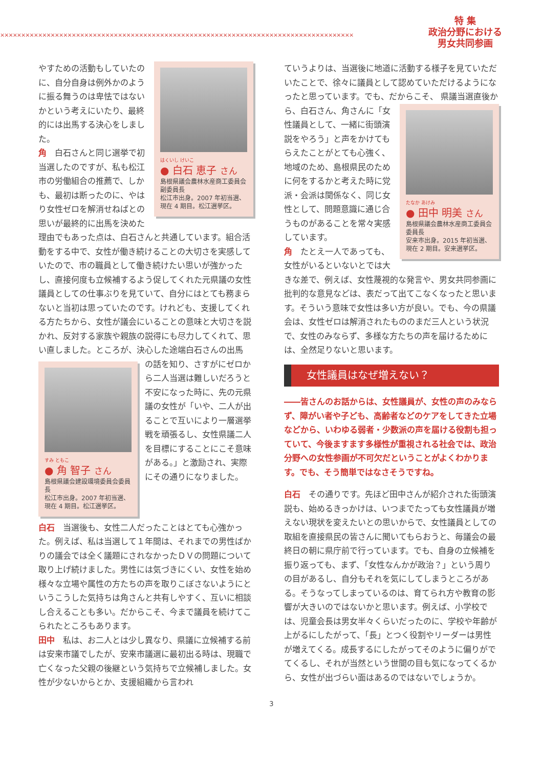××××××××××××××××××××××××××××××××××××××××××××××××××××××××××××××××××××××××××××××××××××
特 集
政治分野における
男女共同参画
はくいし けいこ
● 白石 恵子 さん
島根県議会農林水産商工委員会副委員長
松江市出身。2007 年初当選、現在 4 期目。松江選挙区。
やすための活動もしていたのに、自分自身は例外かのように振る舞うのは卑怯ではないかという考えにいたり、最終的には出馬する決心をしました。
角　白石さんと同じ選挙で初当選したのですが、私も松江市の労働組合の推薦で、しかも、最初は断ったのに、やはり女性ゼロを解消せねばとの思いが最終的に出馬を決めた理由でもあった点は、白石さんと共通しています。組合活動をする中で、女性が働き続けることの大切さを実感していたので、市の職員として働き続けたい思いが強かったし、直接何度も立候補するよう促してくれた元県議の女性議員としての仕事ぶりを見ていて、自分にはとても務まらないと当初は思っていたのです。けれども、支援してくれる方たちから、女性が議会にいることの意味と大切さを説かれ、反対する家族や親族の説得にも尽力してくれて、思い直しました。ところが、決心した途端白石さんの出馬
すみ ともこ
● 角 智子 さん
島根県議会建設環境委員会委員長
松江市出身。2007 年初当選、現在 4 期目。松江選挙区。
の話を知り、さすがにゼロから二人当選は難しいだろうと不安になった時に、先の元県議の女性が「いや、二人が出ることで互いにより一層選挙戦を頑張るし、女性県議二人を目標にすることにこそ意味がある。」と激励され、実際にその通りになりました。
白石　当選後も、女性二人だったことはとても心強かった。例えば、私は当選して１年間は、それまでの男性ばかりの議会では全く議題にされなかったＤＶの問題について取り上げ続けました。男性には気づきにくい、女性を始め様々な立場や属性の方たちの声を取りこぼさないようにというこうした気持ちは角さんと共有しやすく、互いに相談し合えることも多い。だからこそ、今まで議員を続けてこられたところもあります。
田中　私は、お二人とは少し異なり、県議に立候補する前は安来市議でしたが、安来市議選に最初出る時は、現職で亡くなった父親の後継という気持ちで立候補しました。女性が少ないからとか、支援組織から言われ
ていうよりは、当選後に地道に活動する様子を見ていただいたことで、徐々に議員として認めていただけるようになったと思っています。でも、だからこそ、
たなか あけみ
● 田中 明美 さん
島根県議会農林水産商工委員会委員長
安来市出身。2015 年初当選、現在 2 期目。安来選挙区。
県議当選直後から、白石さん、角さんに「女性議員として、一緒に街頭演説をやろう」と声をかけてもらえたことがとても心強く、地域のため、島根県民のために何をするかと考えた時に党派・会派は関係なく、同じ女性として、問題意識に通じ合うものがあることを常々実感しています。
角　たとえ一人であっても、女性がいるといないとでは大きな差で、例えば、女性蔑視的な発言や、男女共同参画に批判的な意見などは、表だって出てこなくなったと思います。そういう意味で女性は多い方が良い。でも、今の県議会は、女性ゼロは解消されたもののまだ三人という状況で、女性のみならず、多様な方たちの声を届けるためには、全然足りないと思います。
女性議員はなぜ増えない？
――皆さんのお話からは、女性議員が、女性の声のみならず、障がい者や子ども、高齢者などのケアをしてきた立場などから、いわゆる弱者・少数派の声を届ける役割も担っていて、今後ますます多様性が重視される社会では、政治分野への女性参画が不可欠だということがよくわかります。でも、そう簡単ではなさそうですね。
白石　その通りです。先ほど田中さんが紹介された街頭演説も、始めるきっかけは、いつまでたっても女性議員が増えない現状を変えたいとの思いからで、女性議員としての取組を直接県民の皆さんに聞いてもらおうと、毎議会の最終日の朝に県庁前で行っています。でも、自身の立候補を振り返っても、まず、「女性なんかが政治？」という周りの目があるし、自分もそれを気にしてしまうところがある。そうなってしまっているのは、育てられ方や教育の影響が大きいのではないかと思います。例えば、小学校では、児童会長は男女半々くらいだったのに、学校や年齢が上がるにしたがって、「長」とつく役割やリーダーは男性が増えてくる。成長するにしたがってそのように偏りがでてくるし、それが当然という世間の目も気になってくるから、女性が出づらい面はあるのではないでしょうか。
3